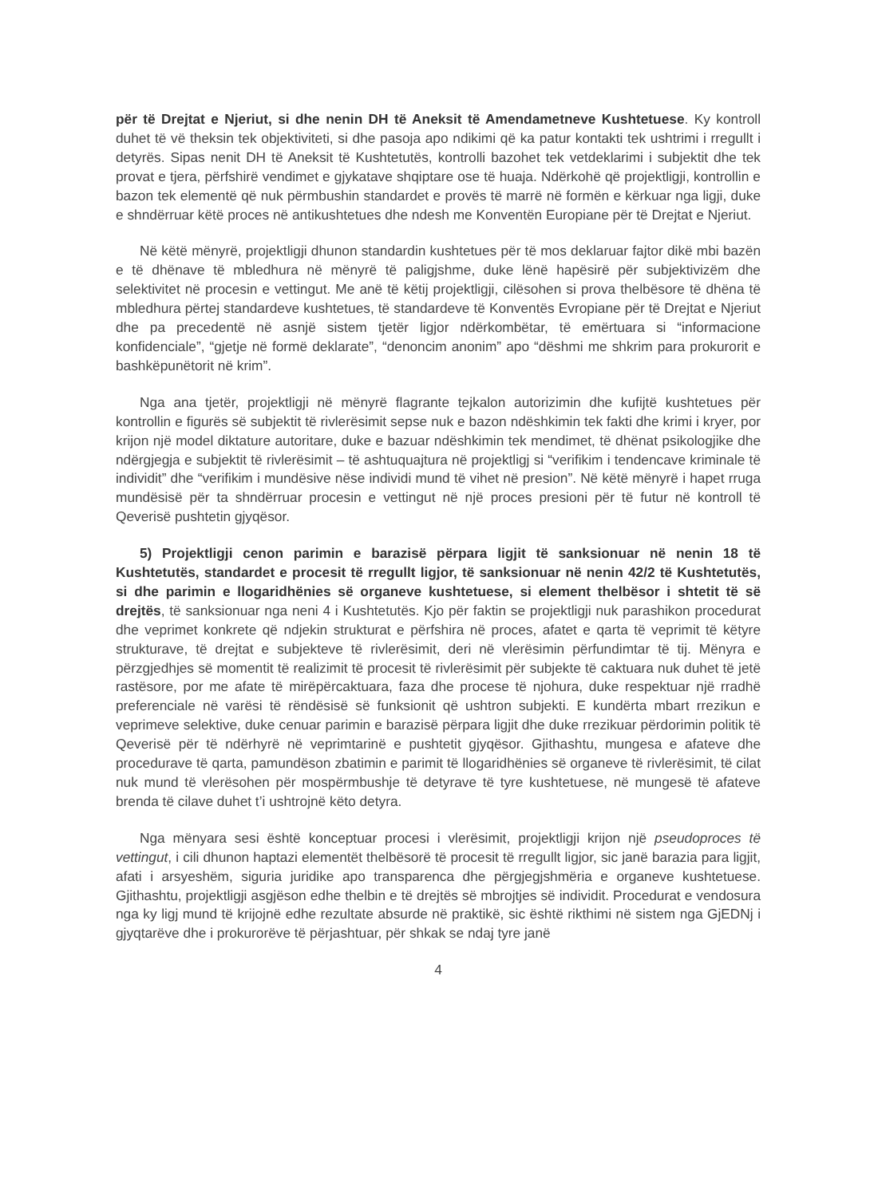për të Drejtat e Njeriut, si dhe nenin DH të Aneksit të Amendametneve Kushtetuese. Ky kontroll duhet të vë theksin tek objektiviteti, si dhe pasoja apo ndikimi që ka patur kontakti tek ushtrimi i rregullt i detyrës. Sipas nenit DH të Aneksit të Kushtetutës, kontrolli bazohet tek vetdeklarimi i subjektit dhe tek provat e tjera, përfshirë vendimet e gjykatave shqiptare ose të huaja. Ndërkohë që projektligji, kontrollin e bazon tek elementë që nuk përmbushin standardet e provës të marrë në formën e kërkuar nga ligji, duke e shndërruar këtë proces në antikushtetues dhe ndesh me Konventën Europiane për të Drejtat e Njeriut.
Në këtë mënyrë, projektligji dhunon standardin kushtetues për të mos deklaruar fajtor dikë mbi bazën e të dhënave të mbledhura në mënyrë të paligjshme, duke lënë hapësirë për subjektivizëm dhe selektivitet në procesin e vettingut. Me anë të këtij projektligji, cilësohen si prova thelbësore të dhëna të mbledhura përtej standardeve kushtetues, të standardeve të Konventës Evropiane për të Drejtat e Njeriut dhe pa precedentë në asnjë sistem tjetër ligjor ndërkombëtar, të emërtuara si “informacione konfidenciale”, “gjetje në formë deklarate”, “denoncim anonim” apo “dëshmi me shkrim para prokurorit e bashkëpunëtorit në krim”.
Nga ana tjetër, projektligji në mënyrë flagrante tejkalon autorizimin dhe kufijtë kushtetues për kontrollin e figurës së subjektit të rivlerësimit sepse nuk e bazon ndëshkimin tek fakti dhe krimi i kryer, por krijon një model diktature autoritare, duke e bazuar ndëshkimin tek mendimet, të dhënat psikologjike dhe ndërgjegja e subjektit të rivlerësimit – të ashtuquajtura në projektligj si “verifikim i tendencave kriminale të individit” dhe “verifikim i mundësive nëse individi mund të vihet në presion”. Në këtë mënyrë i hapet rruga mundësisë për ta shndërruar procesin e vettingut në një proces presioni për të futur në kontroll të Qeverisë pushtetin gjyqësor.
5) Projektligji cenon parimin e barazisë përpara ligjit të sanksionuar në nenin 18 të Kushtetutës, standardet e procesit të rregullt ligjor, të sanksionuar në nenin 42/2 të Kushtetutës, si dhe parimin e llogaridhënies së organeve kushtetuese, si element thelbësor i shtetit të së drejtës, të sanksionuar nga neni 4 i Kushtetutës. Kjo për faktin se projektligji nuk parashikon procedurat dhe veprimet konkrete që ndjekin strukturat e përfshira në proces, afatet e qarta të veprimit të këtyre strukturave, të drejtat e subjekteve të rivlerësimit, deri në vlerësimin përfundimtar të tij. Mënyra e përzgjedhjes së momentit të realizimit të procesit të rivlerësimit për subjekte të caktuara nuk duhet të jetë rastësore, por me afate të mirëpërcaktuara, faza dhe procese të njohura, duke respektuar një rradhë preferenciale në varësi të rëndësisë së funksionit që ushtron subjekti. E kundërta mbart rrezikun e veprimeve selektive, duke cenuar parimin e barazisë përpara ligjit dhe duke rrezikuar përdorimin politik të Qeverisë për të ndërhyrë në veprimtarinë e pushtetit gjyqësor. Gjithashtu, mungesa e afateve dhe procedurave të qarta, pamundëson zbatimin e parimit të llogaridhënies së organeve të rivlerësimit, të cilat nuk mund të vlerësohen për mospërmbushje të detyrave të tyre kushtetuese, në mungesë të afateve brenda të cilave duhet t’i ushtrojnë këto detyra.
Nga mënyara sesi është konceptuar procesi i vlerësimit, projektligji krijon një pseudoproces të vettingut, i cili dhunon haptazi elementët thelbësorë të procesit të rregullt ligjor, sic janë barazia para ligjit, afati i arsyeshëm, siguria juridike apo transparenca dhe përgjegjshmëria e organeve kushtetuese. Gjithashtu, projektligji asgjëson edhe thelbin e të drejtës së mbrojtjes së individit. Procedurat e vendosura nga ky ligj mund të krijojnë edhe rezultate absurde në praktikë, sic është rikthimi në sistem nga GjEDNj i gjyqtarëve dhe i prokurorëve të përjashtuar, për shkak se ndaj tyre janë
4